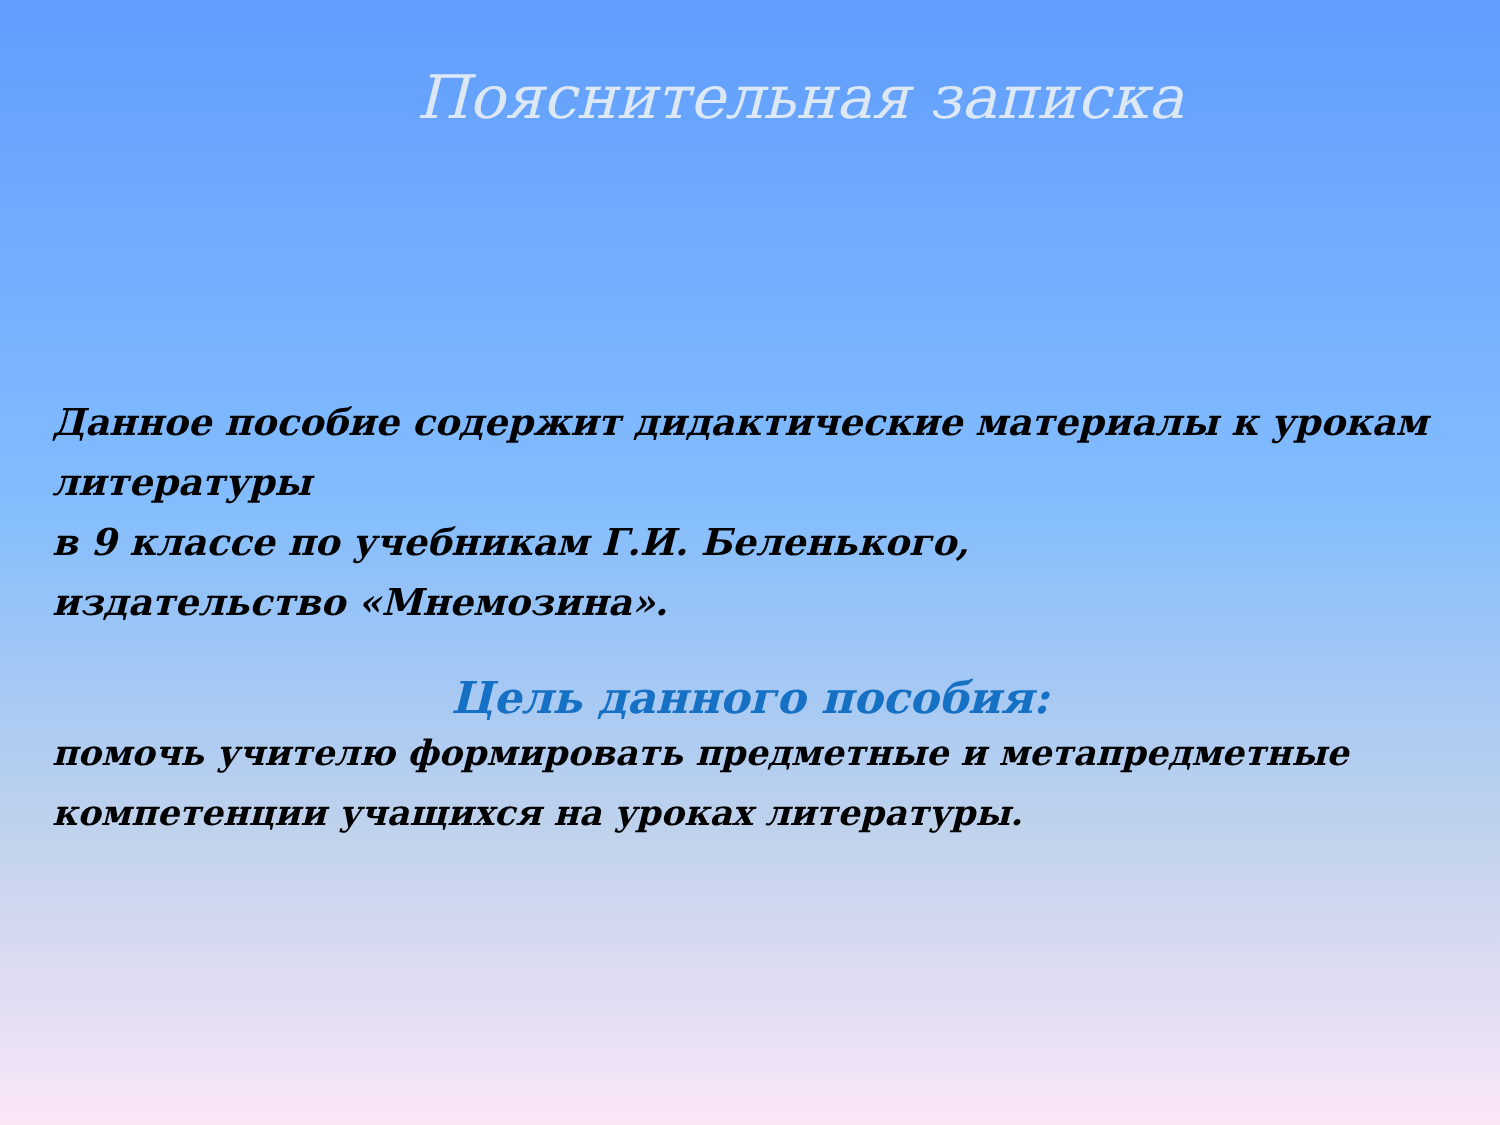Пояснительная записка
Данное пособие содержит дидактические материалы к урокам литературы
в 9 классе по учебникам Г.И. Беленького,
издательство «Мнемозина».
Цель данного пособия:
помочь учителю формировать предметные и метапредметные
компетенции учащихся на уроках литературы.